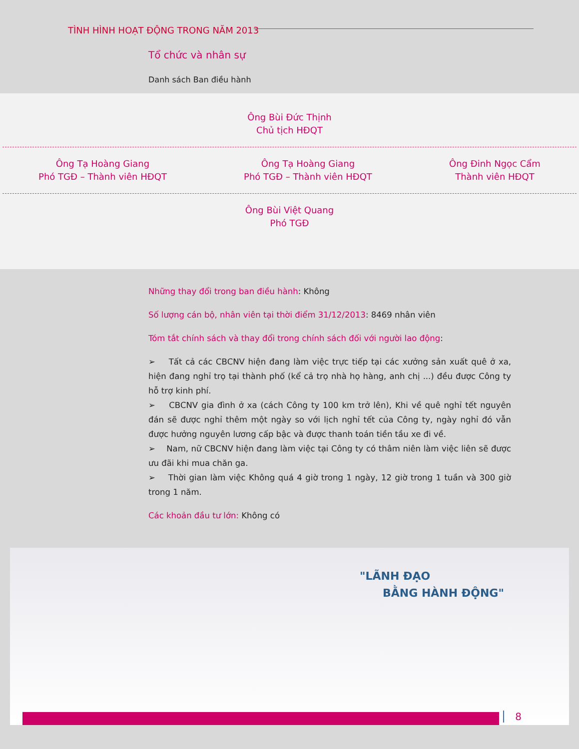TÌNH HÌNH HOẠT ĐỘNG TRONG NĂM 2013
Tổ chức và nhân sự
Danh sách Ban điều hành
Ông Bùi Đức Thịnh
Chủ tịch HĐQT
Ông Tạ Hoàng Giang
Phó TGĐ – Thành viên HĐQT
Ông Tạ Hoàng Giang
Phó TGĐ – Thành viên HĐQT
Ông Đinh Ngọc Cẩm
Thành viên HĐQT
Ông Bùi Việt Quang
Phó TGĐ
Những thay đổi trong ban điều hành: Không
Số lượng cán bộ, nhân viên tại thời điểm 31/12/2013: 8469 nhân viên
Tóm tắt chính sách và thay đổi trong chính sách đối với người lao động:
➢ Tất cả các CBCNV hiện đang làm việc trực tiếp tại các xưởng sản xuất quê ở xa, hiện đang nghỉ trọ tại thành phố (kể cả trọ nhà họ hàng, anh chị ...) đều được Công ty hỗ trợ kinh phí.
➢ CBCNV gia đình ở xa (cách Công ty 100 km trở lên), Khi về quê nghỉ tết nguyên đán sẽ được nghỉ thêm một ngày so với lịch nghỉ tết của Công ty, ngày nghỉ đó vẫn được hưởng nguyên lương cấp bậc và được thanh toán tiền tầu xe đi về.
➢ Nam, nữ CBCNV hiện đang làm việc tại Công ty có thâm niên làm việc liên sẽ được ưu đãi khi mua chăn ga.
➢ Thời gian làm việc Không quá 4 giờ trong 1 ngày, 12 giờ trong 1 tuần và 300 giờ trong 1 năm.
Các khoản đầu tư lớn: Không có
"LÃNH ĐẠO
BẰNG HÀNH ĐỘNG"
8